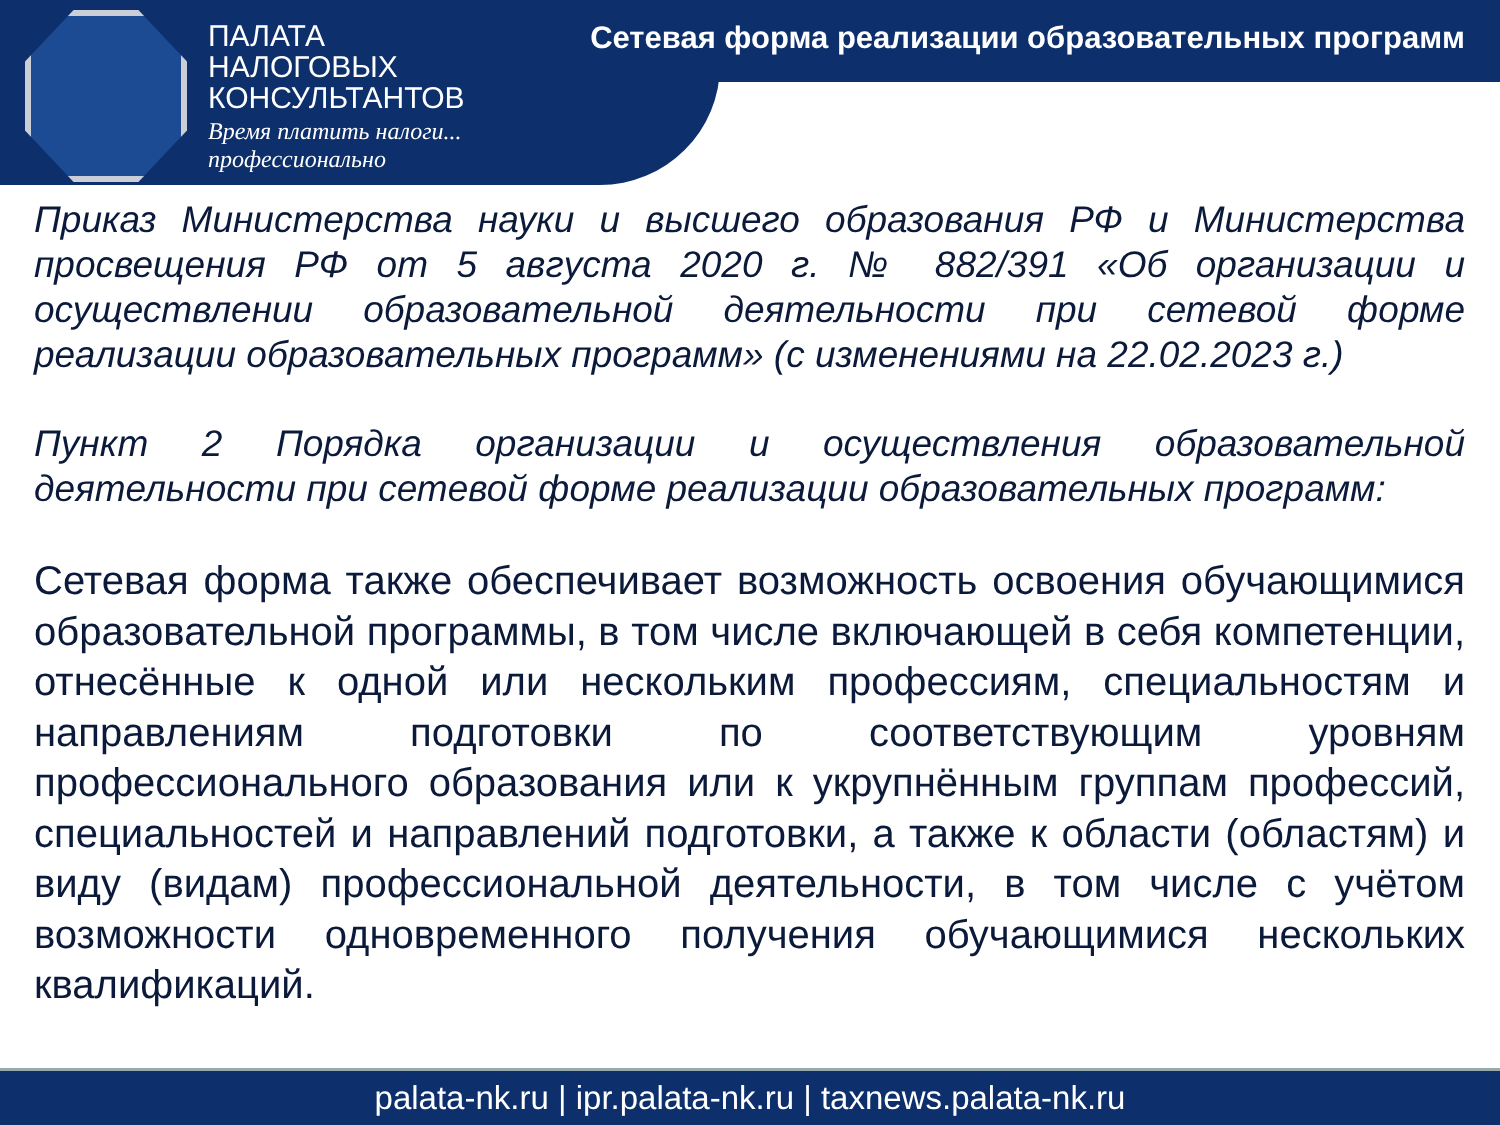ПАЛАТА
НАЛОГОВЫХ
КОНСУЛЬТАНТОВ
Время платить налоги...
профессионально
Сетевая форма реализации образовательных программ
Приказ Министерства науки и высшего образования РФ и Министерства просвещения РФ от 5 августа 2020 г. № 882/391 «Об организации и осуществлении образовательной деятельности при сетевой форме реализации образовательных программ» (с изменениями на 22.02.2023 г.)
Пункт 2 Порядка организации и осуществления образовательной деятельности при сетевой форме реализации образовательных программ:
Сетевая форма также обеспечивает возможность освоения обучающимися образовательной программы, в том числе включающей в себя компетенции, отнесённые к одной или нескольким профессиям, специальностям и направлениям подготовки по соответствующим уровням профессионального образования или к укрупнённым группам профессий, специальностей и направлений подготовки, а также к области (областям) и виду (видам) профессиональной деятельности, в том числе с учётом возможности одновременного получения обучающимися нескольких квалификаций.
palata-nk.ru | ipr.palata-nk.ru | taxnews.palata-nk.ru